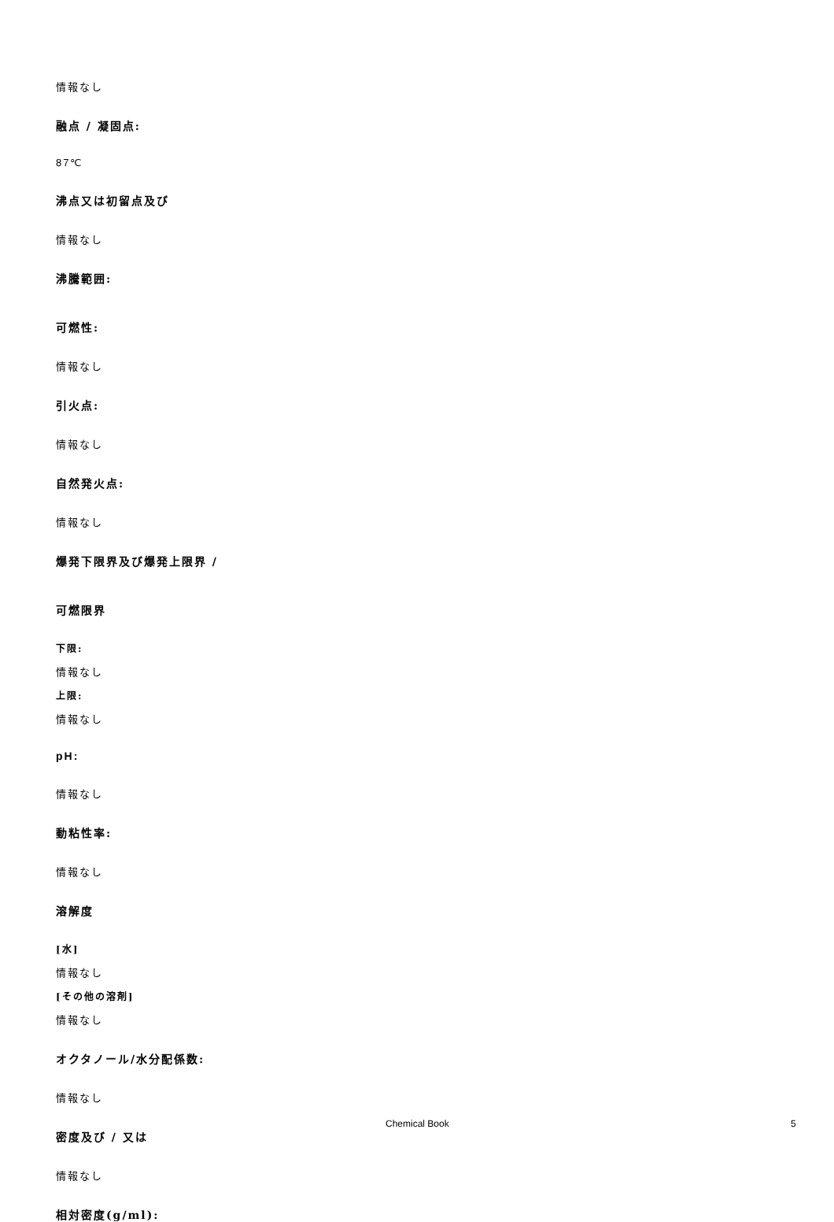情報なし
融点 / 凝固点:
87℃
沸点又は初留点及び
情報なし
沸騰範囲:
可燃性:
情報なし
引火点:
情報なし
自然発火点:
情報なし
爆発下限界及び爆発上限界 /
可燃限界
下限:
情報なし
上限:
情報なし
pH:
情報なし
動粘性率:
情報なし
溶解度
[水]
情報なし
[その他の溶剤]
情報なし
オクタノール/水分配係数:
情報なし
密度及び / 又は
情報なし
相対密度(g/ml):
Chemical Book 5